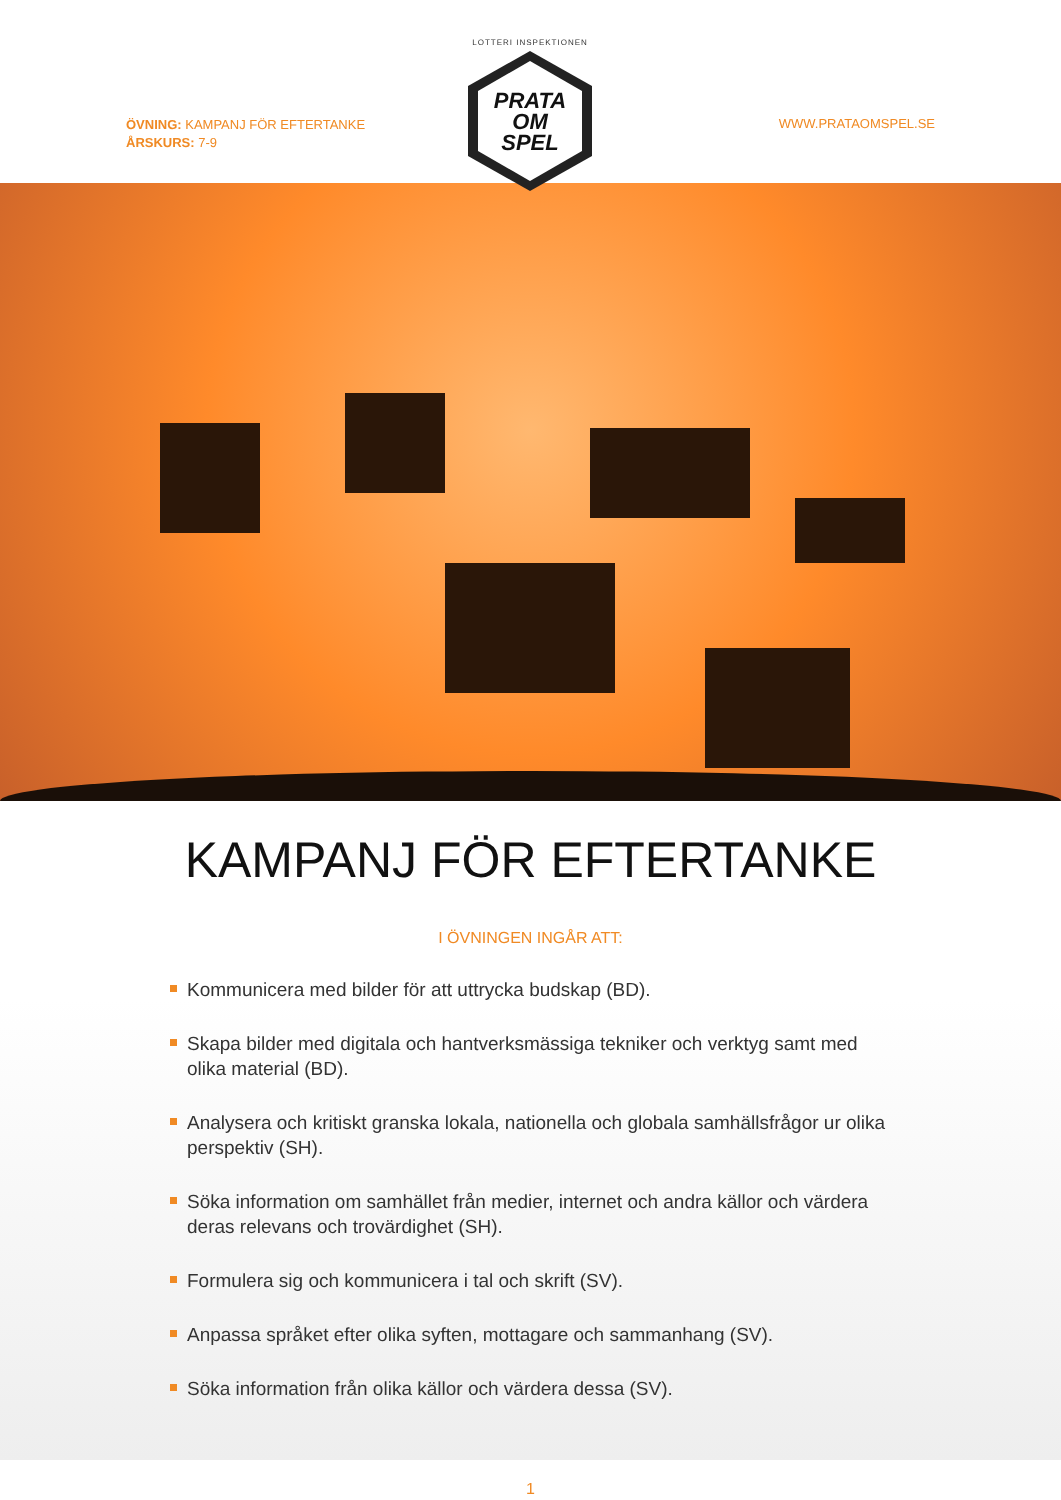ÖVNING: KAMPANJ FÖR EFTERTANKE
ÅRSKURS: 7-9
LOTTERI INSPEKTIONEN
PRATA
OM
SPEL
WWW.PRATAOMSPEL.SE
KAMPANJ FÖR EFTERTANKE
I ÖVNINGEN INGÅR ATT:
Kommunicera med bilder för att uttrycka budskap (BD).
Skapa bilder med digitala och hantverksmässiga tekniker och verktyg samt med olika material (BD).
Analysera och kritiskt granska lokala, nationella och globala samhällsfrågor ur olika perspektiv (SH).
Söka information om samhället från medier, internet och andra källor och värdera deras relevans och trovärdighet (SH).
Formulera sig och kommunicera i tal och skrift (SV).
Anpassa språket efter olika syften, mottagare och sammanhang (SV).
Söka information från olika källor och värdera dessa (SV).
1